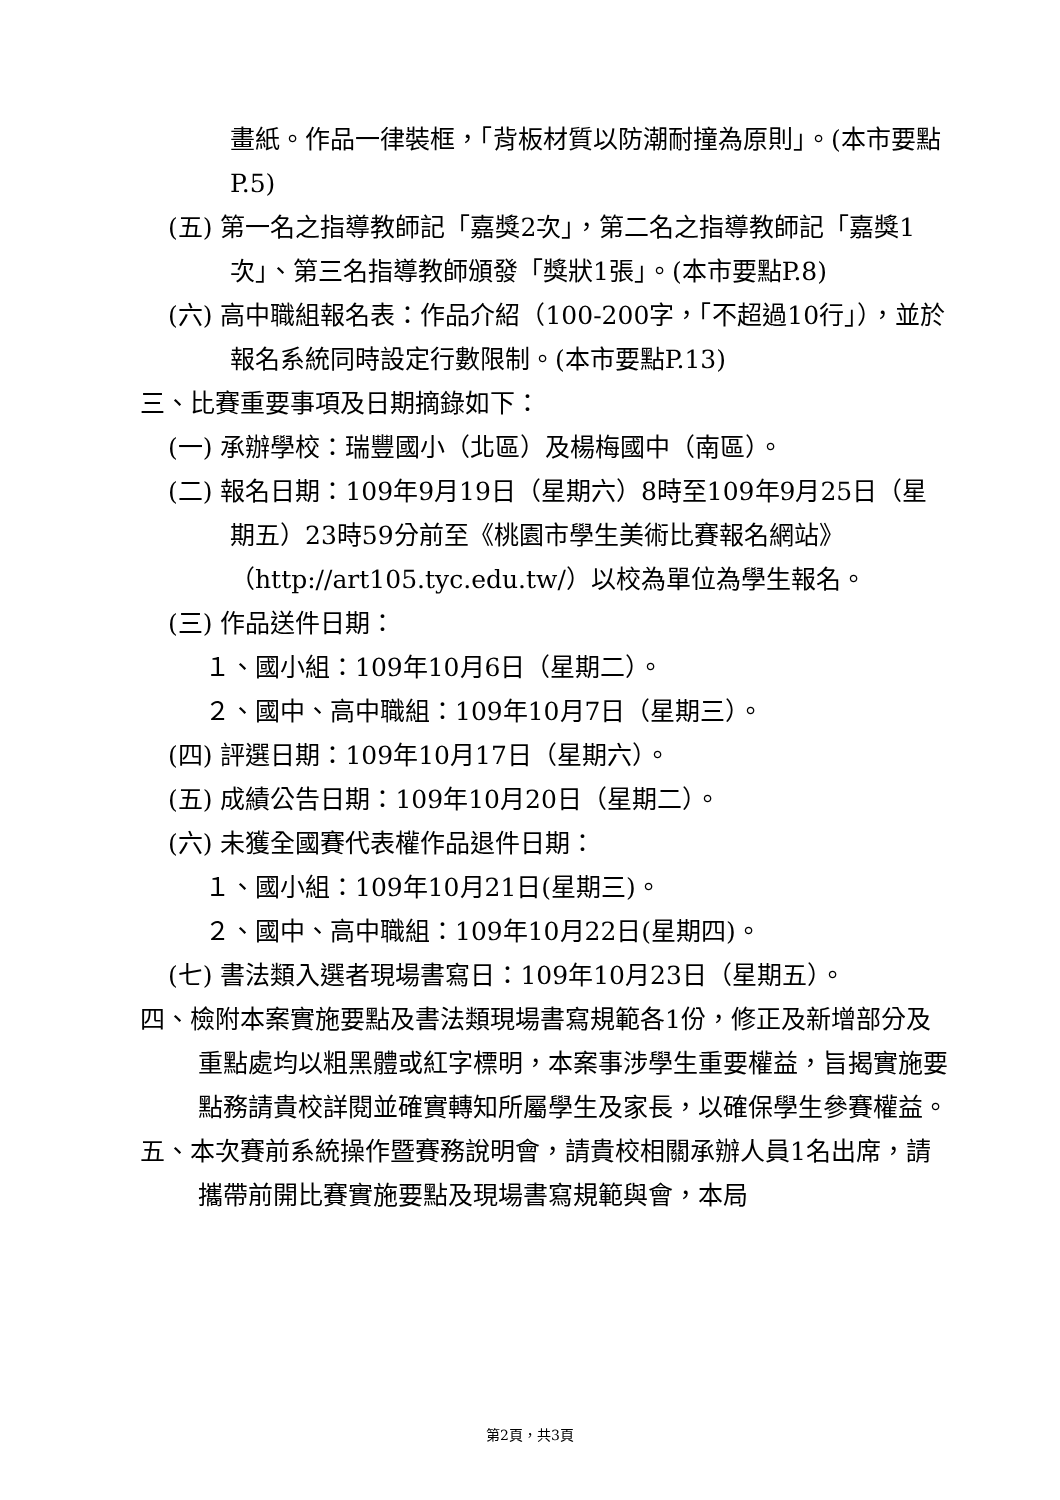畫紙。作品一律裝框，「背板材質以防潮耐撞為原則」。(本市要點P.5)
(五) 第一名之指導教師記「嘉獎2次」，第二名之指導教師記「嘉獎1次」、第三名指導教師頒發「獎狀1張」。(本市要點P.8)
(六) 高中職組報名表：作品介紹（100-200字，「不超過10行」），並於報名系統同時設定行數限制。(本市要點P.13)
三、比賽重要事項及日期摘錄如下：
(一) 承辦學校：瑞豐國小（北區）及楊梅國中（南區）。
(二) 報名日期：109年9月19日（星期六）8時至109年9月25日（星期五）23時59分前至《桃園市學生美術比賽報名網站》（http://art105.tyc.edu.tw/）以校為單位為學生報名。
(三) 作品送件日期：
１、國小組：109年10月6日（星期二）。
２、國中、高中職組：109年10月7日（星期三）。
(四) 評選日期：109年10月17日（星期六）。
(五) 成績公告日期：109年10月20日（星期二）。
(六) 未獲全國賽代表權作品退件日期：
１、國小組：109年10月21日(星期三)。
２、國中、高中職組：109年10月22日(星期四)。
(七) 書法類入選者現場書寫日：109年10月23日（星期五）。
四、檢附本案實施要點及書法類現場書寫規範各1份，修正及新增部分及重點處均以粗黑體或紅字標明，本案事涉學生重要權益，旨揭實施要點務請貴校詳閱並確實轉知所屬學生及家長，以確保學生參賽權益。
五、本次賽前系統操作暨賽務說明會，請貴校相關承辦人員1名出席，請攜帶前開比賽實施要點及現場書寫規範與會，本局
第2頁，共3頁